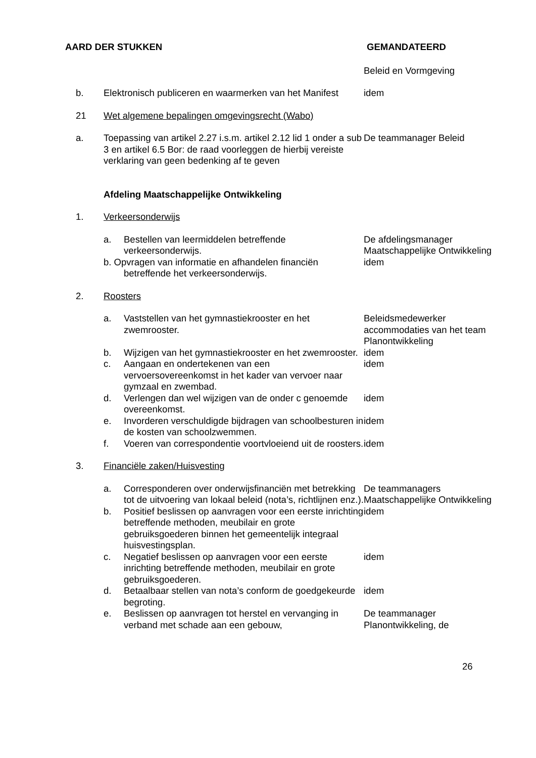AARD DER STUKKEN GEMANDATEERD
Beleid en Vormgeving
b. Elektronisch publiceren en waarmerken van het Manifest
idem
21 Wet algemene bepalingen omgevingsrecht (Wabo)
a. Toepassing van artikel 2.27 i.s.m. artikel 2.12 lid 1 onder a sub 3 en artikel 6.5 Bor: de raad voorleggen de hierbij vereiste verklaring van geen bedenking af te geven
De teammanager Beleid
Afdeling Maatschappelijke Ontwikkeling
1. Verkeersonderwijs
a. Bestellen van leermiddelen betreffende verkeersonderwijs.
De afdelingsmanager Maatschappelijke Ontwikkeling
b. Opvragen van informatie en afhandelen financiën
betreffende het verkeersonderwijs.
idem
2. Roosters
a. Vaststellen van het gymnastiekrooster en het zwemrooster.
Beleidsmedewerker accommodaties van het team Planontwikkeling
b. Wijzigen van het gymnastiekrooster en het zwemrooster.
idem
c. Aangaan en ondertekenen van een vervoersovereenkomst in het kader van vervoer naar gymzaal en zwembad.
idem
d. Verlengen dan wel wijzigen van de onder c genoemde overeenkomst.
idem
e. Invorderen verschuldigde bijdragen van schoolbesturen in de kosten van schoolzwemmen.
idem
f. Voeren van correspondentie voortvloeiend uit de roosters.
idem
3. Financiële zaken/Huisvesting
a. Corresponderen over onderwijsfinanciën met betrekking tot de uitvoering van lokaal beleid (nota’s, richtlijnen enz.).
De teammanagers Maatschappelijke Ontwikkeling
b. Positief beslissen op aanvragen voor een eerste inrichting betreffende methoden, meubilair en grote gebruiksgoederen binnen het gemeentelijk integraal huisvestingsplan.
idem
c. Negatief beslissen op aanvragen voor een eerste inrichting betreffende methoden, meubilair en grote gebruiksgoederen.
idem
d. Betaalbaar stellen van nota’s conform de goedgekeurde begroting.
idem
e. Beslissen op aanvragen tot herstel en vervanging in verband met schade aan een gebouw,
De teammanager Planontwikkeling, de
26